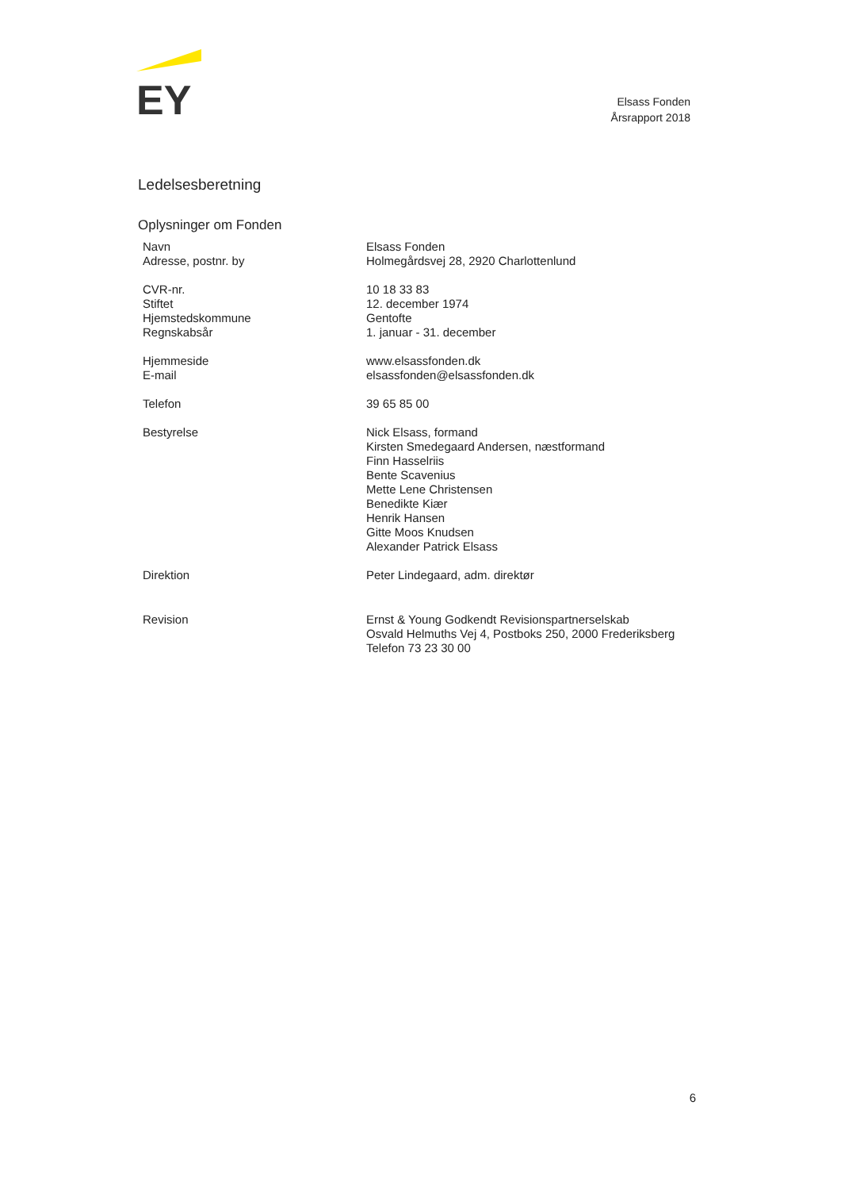EY
Elsass Fonden
Årsrapport 2018
Ledelsesberetning
Oplysninger om Fonden
| Navn | Elsass Fonden |
| Adresse, postnr. by | Holmegårdsvej 28, 2920 Charlottenlund |
| CVR-nr. | 10 18 33 83 |
| Stiftet | 12. december 1974 |
| Hjemstedskommune | Gentofte |
| Regnskabsår | 1. januar - 31. december |
| Hjemmeside | www.elsassfonden.dk |
| E-mail | elsassfonden@elsassfonden.dk |
| Telefon | 39 65 85 00 |
| Bestyrelse | Nick Elsass, formand Kirsten Smedegaard Andersen, næstformand Finn Hasselriis Bente Scavenius Mette Lene Christensen Benedikte Kiær Henrik Hansen Gitte Moos Knudsen Alexander Patrick Elsass |
| Direktion | Peter Lindegaard, adm. direktør |
| Revision | Ernst & Young Godkendt Revisionspartnerselskab Osvald Helmuths Vej 4, Postboks 250, 2000 Frederiksberg Telefon 73 23 30 00 |
6